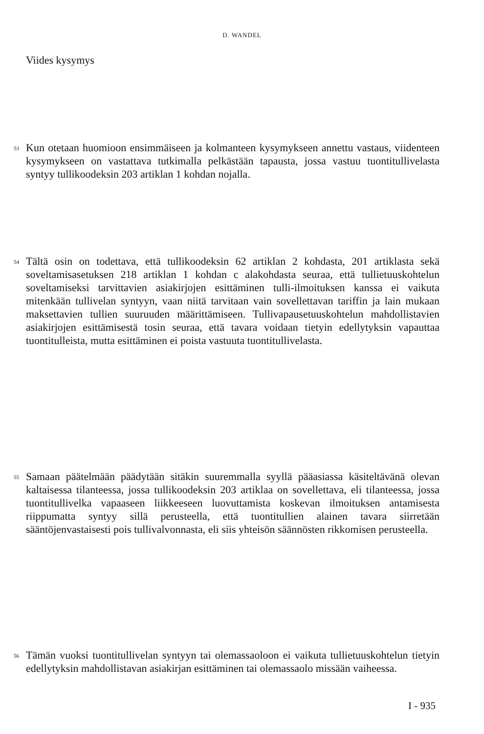D. WANDEL
Viides kysymys
53 Kun otetaan huomioon ensimmäiseen ja kolmanteen kysymykseen annettu vastaus, viidenteen kysymykseen on vastattava tutkimalla pelkästään tapausta, jossa vastuu tuontitullivelasta syntyy tullikoodeksin 203 artiklan 1 kohdan nojalla.
54 Tältä osin on todettava, että tullikoodeksin 62 artiklan 2 kohdasta, 201 artiklasta sekä soveltamisasetuksen 218 artiklan 1 kohdan c alakohdasta seuraa, että tullietuuskohtelun soveltamiseksi tarvittavien asiakirjojen esittäminen tulli-ilmoituksen kanssa ei vaikuta mitenkään tullivelan syntyyn, vaan niitä tarvitaan vain sovellettavan tariffin ja lain mukaan maksettavien tullien suuruuden määrittämiseen. Tullivapausetuuskohtelun mahdollistavien asiakirjojen esittämisestä tosin seuraa, että tavara voidaan tietyin edellytyksin vapauttaa tuontitulleista, mutta esittäminen ei poista vastuuta tuontitullivelasta.
55 Samaan päätelmään päädytään sitäkin suuremmalla syyllä pääasiassa käsiteltävänä olevan kaltaisessa tilanteessa, jossa tullikoodeksin 203 artiklaa on sovellettava, eli tilanteessa, jossa tuontitullivelka vapaaseen liikkeeseen luovuttamista koskevan ilmoituksen antamisesta riippumatta syntyy sillä perusteella, että tuontitullien alainen tavara siirretään sääntöjenvastaisesti pois tullivalvonnasta, eli siis yhteisön säännösten rikkomisen perusteella.
56 Tämän vuoksi tuontitullivelan syntyyn tai olemassaoloon ei vaikuta tullietuuskohtelun tietyin edellytyksin mahdollistavan asiakirjan esittäminen tai olemassaolo missään vaiheessa.
I - 935